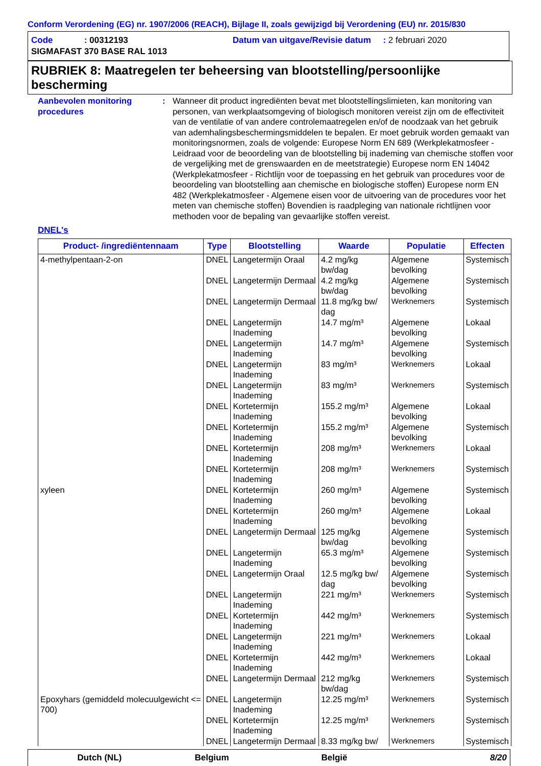Conform Verordening (EG) nr. 1907/2006 (REACH), Bijlage II, zoals gewijzigd bij Verordening (EU) nr. 2015/830
Code : 00312193 Datum van uitgave/Revisie datum : 2 februari 2020
SIGMAFAST 370 BASE RAL 1013
RUBRIEK 8: Maatregelen ter beheersing van blootstelling/persoonlijke bescherming
Aanbevolen monitoring procedures
: Wanneer dit product ingrediënten bevat met blootstellingslimieten, kan monitoring van personen, van werkplaatsomgeving of biologisch monitoren vereist zijn om de effectiviteit van de ventilatie of van andere controlemaatregelen en/of de noodzaak van het gebruik van ademhalingsbeschermingsmiddelen te bepalen. Er moet gebruik worden gemaakt van monitoringsnormen, zoals de volgende: Europese Norm EN 689 (Werkplekatmosfeer - Leidraad voor de beoordeling van de blootstelling bij inademing van chemische stoffen voor de vergelijking met de grenswaarden en de meetstrategie) Europese norm EN 14042 (Werkplekatmosfeer - Richtlijn voor de toepassing en het gebruik van procedures voor de beoordeling van blootstelling aan chemische en biologische stoffen) Europese norm EN 482 (Werkplekatmosfeer - Algemene eisen voor de uitvoering van de procedures voor het meten van chemische stoffen) Bovendien is raadpleging van nationale richtlijnen voor methoden voor de bepaling van gevaarlijke stoffen vereist.
DNEL's
| Product- /ingrediëntennaam | Type | Blootstelling | Waarde | Populatie | Effecten |
| --- | --- | --- | --- | --- | --- |
| 4-methylpentaan-2-on | DNEL | Langetermijn Oraal | 4.2 mg/kg bw/dag | Algemene bevolking | Systemisch |
| | DNEL | Langetermijn Dermaal | 4.2 mg/kg bw/dag | Algemene bevolking | Systemisch |
| | DNEL | Langetermijn Dermaal | 11.8 mg/kg bw/ dag | Werknemers | Systemisch |
| | DNEL | Langetermijn Inademing | 14.7 mg/m³ | Algemene bevolking | Lokaal |
| | DNEL | Langetermijn Inademing | 14.7 mg/m³ | Algemene bevolking | Systemisch |
| | DNEL | Langetermijn Inademing | 83 mg/m³ | Werknemers | Lokaal |
| | DNEL | Langetermijn Inademing | 83 mg/m³ | Werknemers | Systemisch |
| | DNEL | Kortetermijn Inademing | 155.2 mg/m³ | Algemene bevolking | Lokaal |
| | DNEL | Kortetermijn Inademing | 155.2 mg/m³ | Algemene bevolking | Systemisch |
| | DNEL | Kortetermijn Inademing | 208 mg/m³ | Werknemers | Lokaal |
| | DNEL | Kortetermijn Inademing | 208 mg/m³ | Werknemers | Systemisch |
| xyleen | DNEL | Kortetermijn Inademing | 260 mg/m³ | Algemene bevolking | Systemisch |
| | DNEL | Kortetermijn Inademing | 260 mg/m³ | Algemene bevolking | Lokaal |
| | DNEL | Langetermijn Dermaal | 125 mg/kg bw/dag | Algemene bevolking | Systemisch |
| | DNEL | Langetermijn Inademing | 65.3 mg/m³ | Algemene bevolking | Systemisch |
| | DNEL | Langetermijn Oraal | 12.5 mg/kg bw/ dag | Algemene bevolking | Systemisch |
| | DNEL | Langetermijn Inademing | 221 mg/m³ | Werknemers | Systemisch |
| | DNEL | Kortetermijn Inademing | 442 mg/m³ | Werknemers | Systemisch |
| | DNEL | Langetermijn Inademing | 221 mg/m³ | Werknemers | Lokaal |
| | DNEL | Kortetermijn Inademing | 442 mg/m³ | Werknemers | Lokaal |
| | DNEL | Langetermijn Dermaal | 212 mg/kg bw/dag | Werknemers | Systemisch |
| Epoxyhars (gemiddeld molecuulgewicht <= 700) | DNEL | Langetermijn Inademing | 12.25 mg/m³ | Werknemers | Systemisch |
| | DNEL | Kortetermijn Inademing | 12.25 mg/m³ | Werknemers | Systemisch |
| | DNEL | Langetermijn Dermaal | 8.33 mg/kg bw/ | Werknemers | Systemisch |
Dutch (NL) Belgium België 8/20